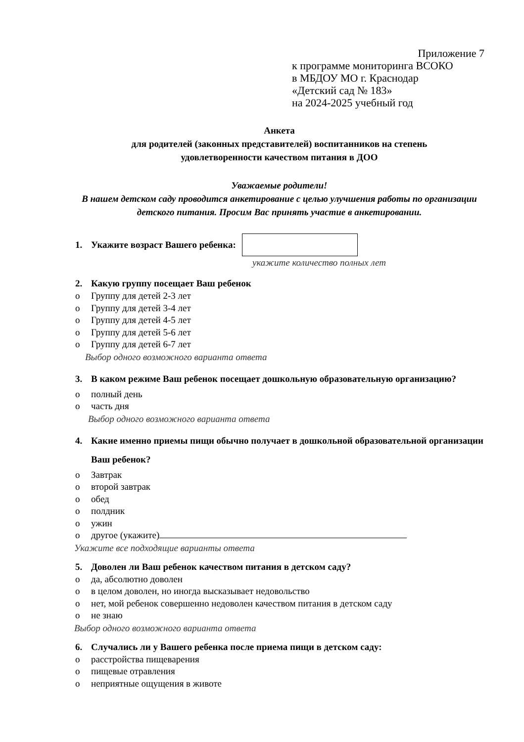Приложение 7
к программе мониторинга ВСОКО
в МБДОУ МО г. Краснодар
«Детский сад № 183»
на 2024-2025 учебный год
Анкета
для родителей (законных представителей) воспитанников на степень
удовлетворенности качеством питания в ДОО
Уважаемые родители!
В нашем детском саду проводится анкетирование с целью улучшения работы по организации детского питания. Просим Вас принять участие в анкетировании.
1. Укажите возраст Вашего ребенка:
укажите количество полных лет
2. Какую группу посещает Ваш ребенок
o Группу для детей 2-3 лет
o Группу для детей 3-4 лет
o Группу для детей 4-5 лет
o Группу для детей 5-6 лет
o Группу для детей 6-7 лет
Выбор одного возможного варианта ответа
3. В каком режиме Ваш ребенок посещает дошкольную образовательную организацию?
o полный день
o часть дня
Выбор одного возможного варианта ответа
4. Какие именно приемы пищи обычно получает в дошкольной образовательной организации Ваш ребенок?
o Завтрак
o второй завтрак
o обед
o полдник
o ужин
o другое (укажите)
Укажите все подходящие варианты ответа
5. Доволен ли Ваш ребенок качеством питания в детском саду?
o да, абсолютно доволен
o в целом доволен, но иногда высказывает недовольство
o нет, мой ребенок совершенно недоволен качеством питания в детском саду
o не знаю
Выбор одного возможного варианта ответа
6. Случались ли у Вашего ребенка после приема пищи в детском саду:
o расстройства пищеварения
o пищевые отравления
o неприятные ощущения в животе